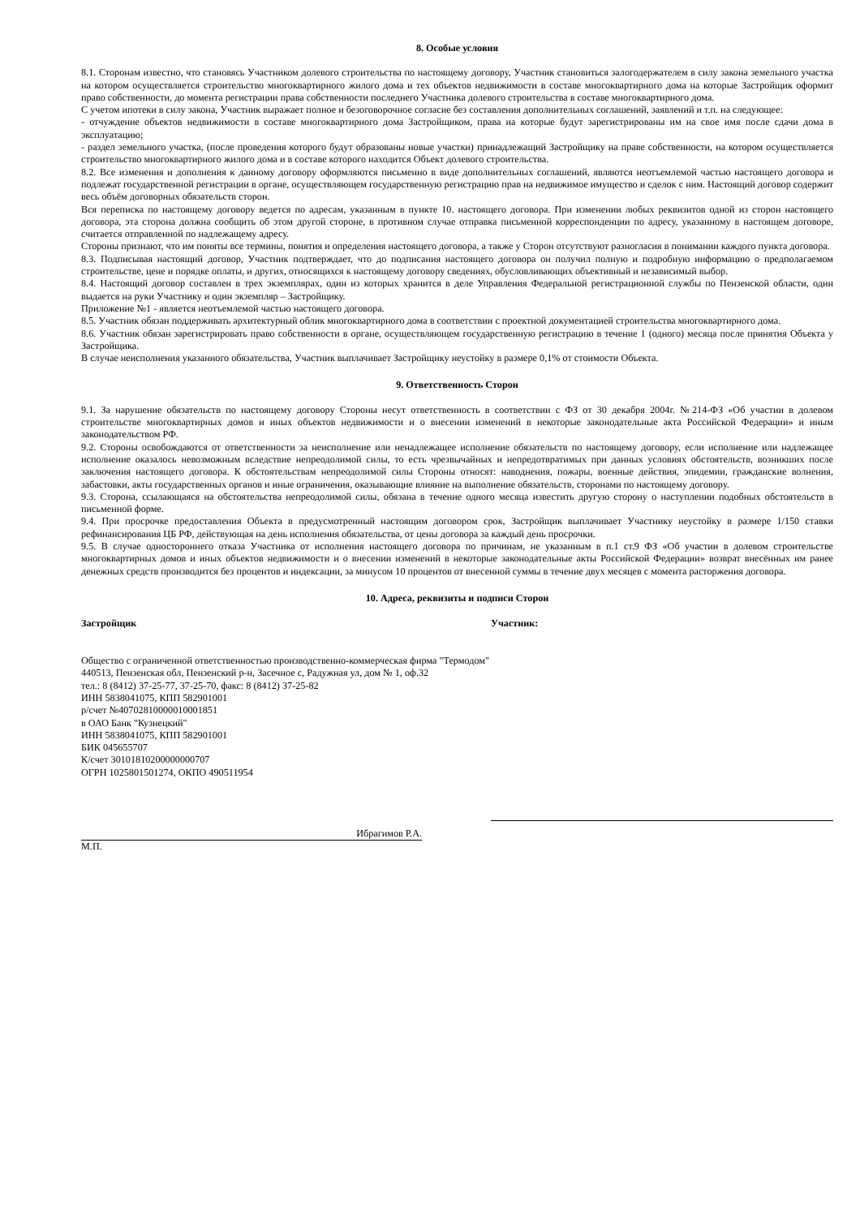8. Особые условия
8.1. Сторонам известно, что становясь Участником долевого строительства по настоящему договору, Участник становиться залогодержателем в силу закона земельного участка на котором осуществляется строительство многоквартирного жилого дома и тех объектов недвижимости в составе многоквартирного дома на которые Застройщик оформит право собственности, до момента регистрации права собственности последнего Участника долевого строительства в составе многоквартирного дома.
С учетом ипотеки в силу закона, Участник выражает полное и безоговорочное согласие без составления дополнительных соглашений, заявлений и т.п. на следующее:
- отчуждение объектов недвижимости в составе многоквартирного дома Застройщиком, права на которые будут зарегистрированы им на свое имя после сдачи дома в эксплуатацию;
- раздел земельного участка, (после проведения которого будут образованы новые участки) принадлежащий Застройщику на праве собственности, на котором осуществляется строительство многоквартирного жилого дома и в составе которого находится Объект долевого строительства.
8.2. Все изменения и дополнения к данному договору оформляются письменно в виде дополнительных соглашений, являются неотъемлемой частью настоящего договора и подлежат государственной регистрации в органе, осуществляющем государственную регистрацию прав на недвижимое имущество и сделок с ним. Настоящий договор содержит весь объём договорных обязательств сторон.
Вся переписка по настоящему договору ведется по адресам, указанным в пункте 10. настоящего договора. При изменении любых реквизитов одной из сторон настоящего договора, эта сторона должна сообщить об этом другой стороне, в противном случае отправка письменной корреспонденции по адресу, указанному в настоящем договоре, считается отправленной по надлежащему адресу.
Стороны признают, что им поняты все термины, понятия и определения настоящего договора, а также у Сторон отсутствуют разногласия в понимании каждого пункта договора.
8.3. Подписывая настоящий договор, Участник подтверждает, что до подписания настоящего договора он получил полную и подробную информацию о предполагаемом строительстве, цене и порядке оплаты, и других, относящихся к настоящему договору сведениях, обусловливающих объективный и независимый выбор.
8.4. Настоящий договор составлен в трех экземплярах, один из которых хранится в деле Управления Федеральной регистрационной службы по Пензенской области, один выдается на руки Участнику и один экземпляр – Застройщику.
Приложение №1 - является неотъемлемой частью настоящего договора.
8.5. Участник обязан поддерживать архитектурный облик многоквартирного дома в соответствии с проектной документацией строительства многоквартирного дома.
8.6. Участник обязан зарегистрировать право собственности в органе, осуществляющем государственную регистрацию в течение 1 (одного) месяца после принятия Объекта у Застройщика.
В случае неисполнения указанного обязательства, Участник выплачивает Застройщику неустойку в размере 0,1% от стоимости Объекта.
9. Ответственность Сторон
9.1. За нарушение обязательств по настоящему договору Стороны несут ответственность в соответствии с ФЗ от 30 декабря 2004г. №214-ФЗ «Об участии в долевом строительстве многоквартирных домов и иных объектов недвижимости и о внесении изменений в некоторые законодательные акта Российской Федерации» и иным законодательством РФ.
9.2. Стороны освобождаются от ответственности за неисполнение или ненадлежащее исполнение обязательств по настоящему договору, если исполнение или надлежащее исполнение оказалось невозможным вследствие непреодолимой силы, то есть чрезвычайных и непредотвратимых при данных условиях обстоятельств, возникших после заключения настоящего договора. К обстоятельствам непреодолимой силы Стороны относят: наводнения, пожары, военные действия, эпидемии, гражданские волнения, забастовки, акты государственных органов и иные ограничения, оказывающие влияние на выполнение обязательств, сторонами по настоящему договору.
9.3. Сторона, ссылающаяся на обстоятельства непреодолимой силы, обязана в течение одного месяца известить другую сторону о наступлении подобных обстоятельств в письменной форме.
9.4. При просрочке предоставления Объекта в предусмотренный настоящим договором срок, Застройщик выплачивает Участнику неустойку в размере 1/150 ставки рефинансирования ЦБ РФ, действующая на день исполнения обязательства, от цены договора за каждый день просрочки.
9.5. В случае одностороннего отказа Участника от исполнения настоящего договора по причинам, не указанным в п.1 ст.9 ФЗ «Об участии в долевом строительстве многоквартирных домов и иных объектов недвижимости и о внесении изменений в некоторые законодательные акты Российской Федерации» возврат внесённых им ранее денежных средств производится без процентов и индексации, за минусом 10 процентов от внесенной суммы в течение двух месяцев с момента расторжения договора.
10. Адреса, реквизиты и подписи Сторон
Застройщик
Общество с ограниченной ответственностью производственно-коммерческая фирма "Термодом"
440513, Пензенская обл, Пензенский р-н, Засечное с, Радужная ул, дом № 1, оф.32
тел.: 8 (8412) 37-25-77, 37-25-70, факс: 8 (8412) 37-25-82
ИНН 5838041075, КПП 582901001
р/счет №40702810000010001851
в ОАО Банк "Кузнецкий"
ИНН 5838041075, КПП 582901001
БИК 045655707
К/счет 30101810200000000707
ОГРН 1025801501274, ОКПО 490511954
Ибрагимов Р.А.
М.П.
Участник: